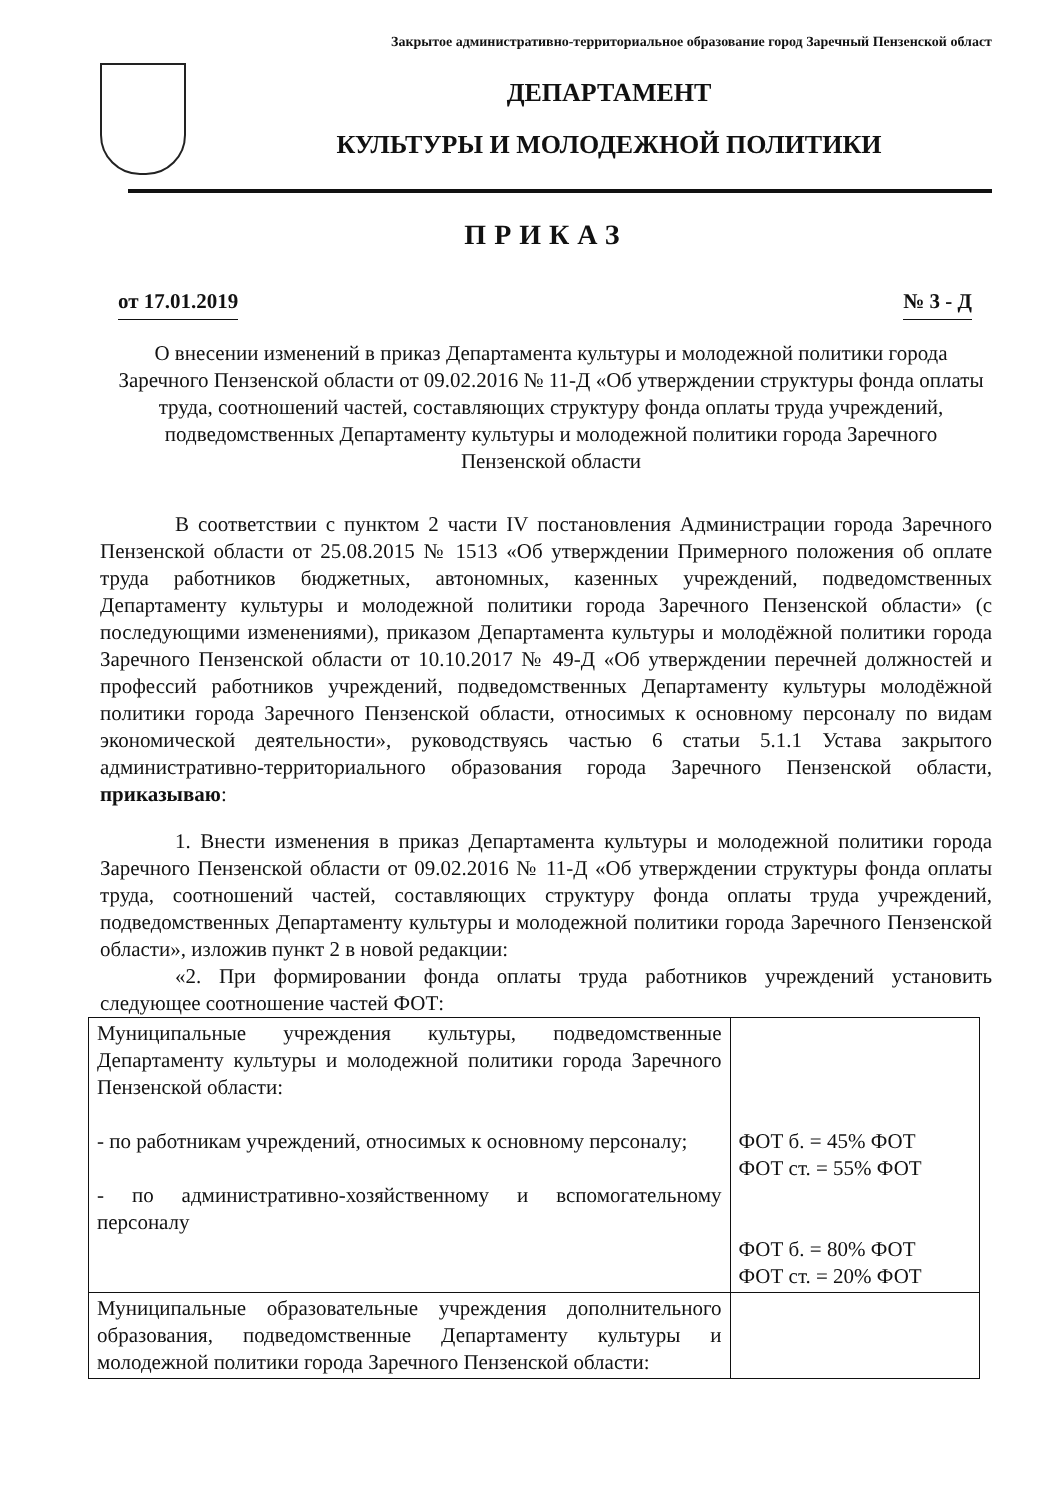Закрытое административно-территориальное образование город Заречный Пензенской област
ДЕПАРТАМЕНТ
КУЛЬТУРЫ И МОЛОДЕЖНОЙ ПОЛИТИКИ
ПРИКАЗ
от 17.01.2019 № 3 - Д
О внесении изменений в приказ Департамента культуры и молодежной политики города Заречного Пензенской области от 09.02.2016 № 11-Д «Об утверждении структуры фонда оплаты труда, соотношений частей, составляющих структуру фонда оплаты труда учреждений, подведомственных Департаменту культуры и молодежной политики города Заречного Пензенской области
В соответствии с пунктом 2 части IV постановления Администрации города Заречного Пензенской области от 25.08.2015 № 1513 «Об утверждении Примерного положения об оплате труда работников бюджетных, автономных, казенных учреждений, подведомственных Департаменту культуры и молодежной политики города Заречного Пензенской области» (с последующими изменениями), приказом Департамента культуры и молодёжной политики города Заречного Пензенской области от 10.10.2017 № 49-Д «Об утверждении перечней должностей и профессий работников учреждений, подведомственных Департаменту культуры молодёжной политики города Заречного Пензенской области, относимых к основному персоналу по видам экономической деятельности», руководствуясь частью 6 статьи 5.1.1 Устава закрытого административно-территориального образования города Заречного Пензенской области, приказываю:
1. Внести изменения в приказ Департамента культуры и молодежной политики города Заречного Пензенской области от 09.02.2016 № 11-Д «Об утверждении структуры фонда оплаты труда, соотношений частей, составляющих структуру фонда оплаты труда учреждений, подведомственных Департаменту культуры и молодежной политики города Заречного Пензенской области», изложив пункт 2 в новой редакции:
«2. При формировании фонда оплаты труда работников учреждений установить следующее соотношение частей ФОТ:
| Муниципальные учреждения культуры, подведомственные Департаменту культуры и молодежной политики города Заречного Пензенской области: - по работникам учреждений, относимых к основному персоналу; - по административно-хозяйственному и вспомогательному персоналу | ФОТ б. = 45% ФОТ ФОТ ст. = 55% ФОТ ФОТ б. = 80% ФОТ ФОТ ст. = 20% ФОТ |
| Муниципальные образовательные учреждения дополнительного образования, подведомственные Департаменту культуры и молодежной политики города Заречного Пензенской области: | |